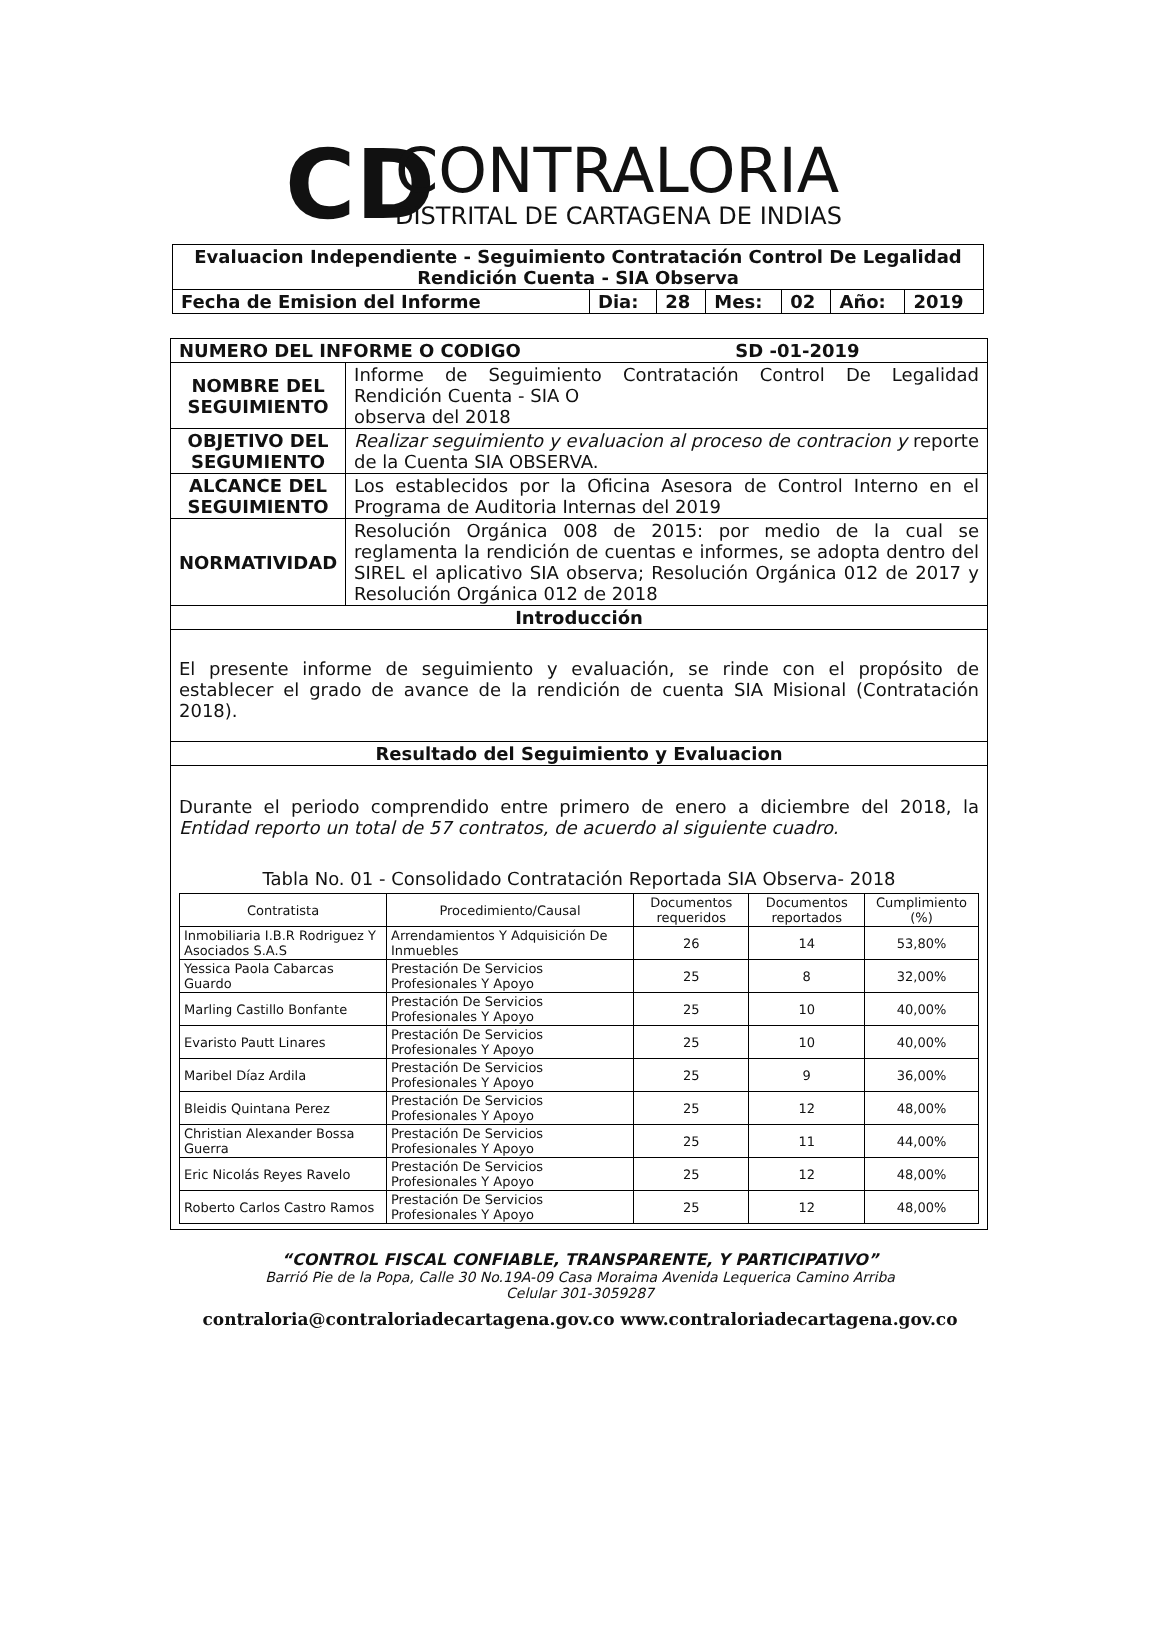CD
CONTRALORIA
DISTRITAL DE CARTAGENA DE INDIAS
| Evaluacion Independiente - Seguimiento Contratación Control De Legalidad Rendición Cuenta - SIA Observa | | | | | | |
| Fecha de Emision del Informe | Dia: | 28 | Mes: | 02 | Año: | 2019 |
| NUMERO DEL INFORME O CODIGO SD -01-2019 | |
| NOMBRE DEL SEGUIMIENTO | Informe de Seguimiento Contratación Control De Legalidad Rendición Cuenta - SIA O observa del 2018 |
| OBJETIVO DEL SEGUMIENTO | Realizar seguimiento y evaluacion al proceso de contracion y reporte de la Cuenta SIA OBSERVA. |
| ALCANCE DEL SEGUIMIENTO | Los establecidos por la Oficina Asesora de Control Interno en el Programa de Auditoria Internas del 2019 |
| NORMATIVIDAD | Resolución Orgánica 008 de 2015: por medio de la cual se reglamenta la rendición de cuentas e informes, se adopta dentro del SIREL el aplicativo SIA observa; Resolución Orgánica 012 de 2017 y Resolución Orgánica 012 de 2018 |
| Introducción | |
| El presente informe de seguimiento y evaluación, se rinde con el propósito de establecer el grado de avance de la rendición de cuenta SIA Misional (Contratación 2018). | |
| Resultado del Seguimiento y Evaluacion | |
| Durante el periodo comprendido entre primero de enero a diciembre del 2018, la Entidad reporto un total de 57 contratos, de acuerdo al siguiente cuadro. Tabla No. 01 - Consolidado Contratación Reportada SIA Observa- 2018 / Contratista / Procedimiento/Causal / Documentos requeridos / Documentos reportados / Cumplimiento (%) / / --- / --- / --- / --- / --- / / Inmobiliaria I.B.R Rodriguez Y Asociados S.A.S / Arrendamientos Y Adquisición De Inmuebles / 26 / 14 / 53,80% / / Yessica Paola Cabarcas Guardo / Prestación De Servicios Profesionales Y Apoyo / 25 / 8 / 32,00% / / Marling Castillo Bonfante / Prestación De Servicios Profesionales Y Apoyo / 25 / 10 / 40,00% / / Evaristo Pautt Linares / Prestación De Servicios Profesionales Y Apoyo / 25 / 10 / 40,00% / / Maribel Díaz Ardila / Prestación De Servicios Profesionales Y Apoyo / 25 / 9 / 36,00% / / Bleidis Quintana Perez / Prestación De Servicios Profesionales Y Apoyo / 25 / 12 / 48,00% / / Christian Alexander Bossa Guerra / Prestación De Servicios Profesionales Y Apoyo / 25 / 11 / 44,00% / / Eric Nicolás Reyes Ravelo / Prestación De Servicios Profesionales Y Apoyo / 25 / 12 / 48,00% / / Roberto Carlos Castro Ramos / Prestación De Servicios Profesionales Y Apoyo / 25 / 12 / 48,00% / | |
“CONTROL FISCAL CONFIABLE, TRANSPARENTE, Y PARTICIPATIVO”
Barrió Pie de la Popa, Calle 30 No.19A-09 Casa Moraima Avenida Lequerica Camino Arriba
Celular 301-3059287
contraloria@contraloriadecartagena.gov.co www.contraloriadecartagena.gov.co